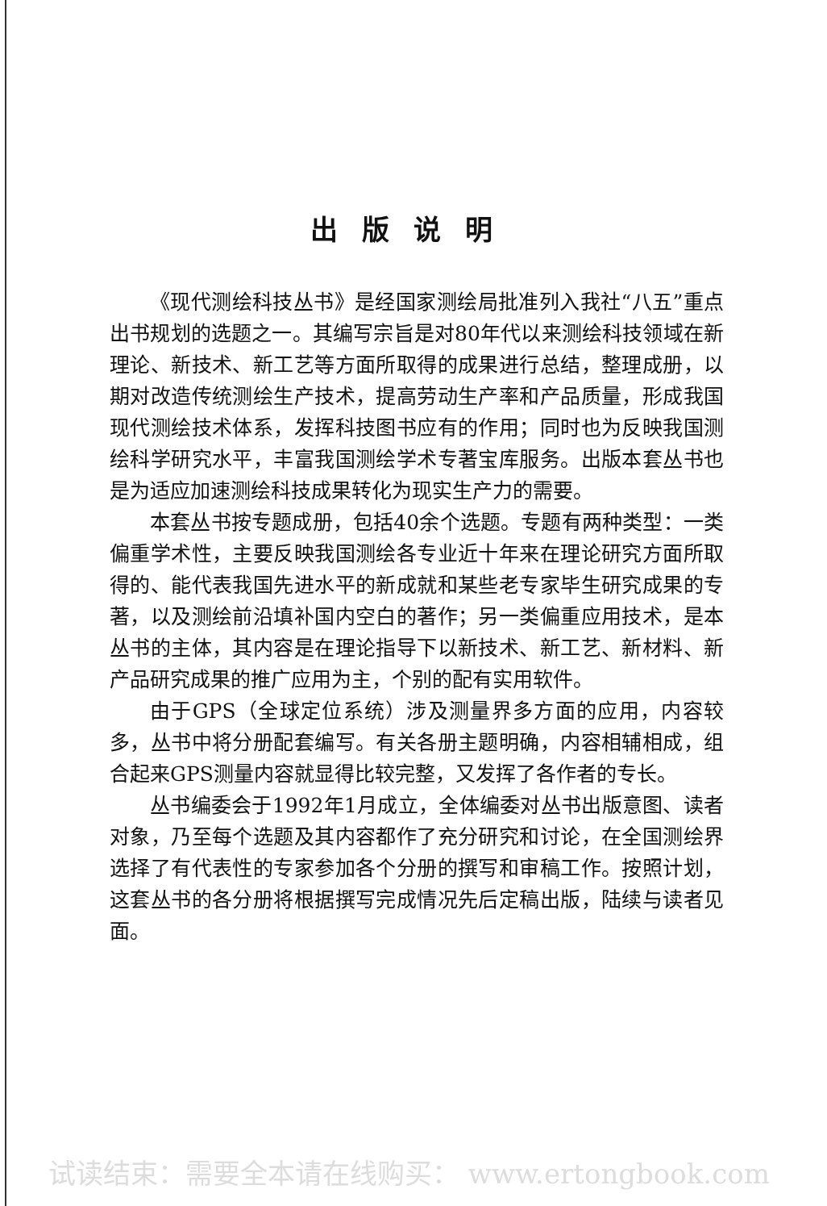出版说明
《现代测绘科技丛书》是经国家测绘局批准列入我社“八五”重点出书规划的选题之一。其编写宗旨是对80年代以来测绘科技领域在新理论、新技术、新工艺等方面所取得的成果进行总结，整理成册，以期对改造传统测绘生产技术，提高劳动生产率和产品质量，形成我国现代测绘技术体系，发挥科技图书应有的作用；同时也为反映我国测绘科学研究水平，丰富我国测绘学术专著宝库服务。出版本套丛书也是为适应加速测绘科技成果转化为现实生产力的需要。
本套丛书按专题成册，包括40余个选题。专题有两种类型：一类偏重学术性，主要反映我国测绘各专业近十年来在理论研究方面所取得的、能代表我国先进水平的新成就和某些老专家毕生研究成果的专著，以及测绘前沿填补国内空白的著作；另一类偏重应用技术，是本丛书的主体，其内容是在理论指导下以新技术、新工艺、新材料、新产品研究成果的推广应用为主，个别的配有实用软件。
由于GPS（全球定位系统）涉及测量界多方面的应用，内容较多，丛书中将分册配套编写。有关各册主题明确，内容相辅相成，组合起来GPS测量内容就显得比较完整，又发挥了各作者的专长。
丛书编委会于1992年1月成立，全体编委对丛书出版意图、读者对象，乃至每个选题及其内容都作了充分研究和讨论，在全国测绘界选择了有代表性的专家参加各个分册的撰写和审稿工作。按照计划，这套丛书的各分册将根据撰写完成情况先后定稿出版，陆续与读者见面。
试读结束：需要全本请在线购买： www.ertongbook.com